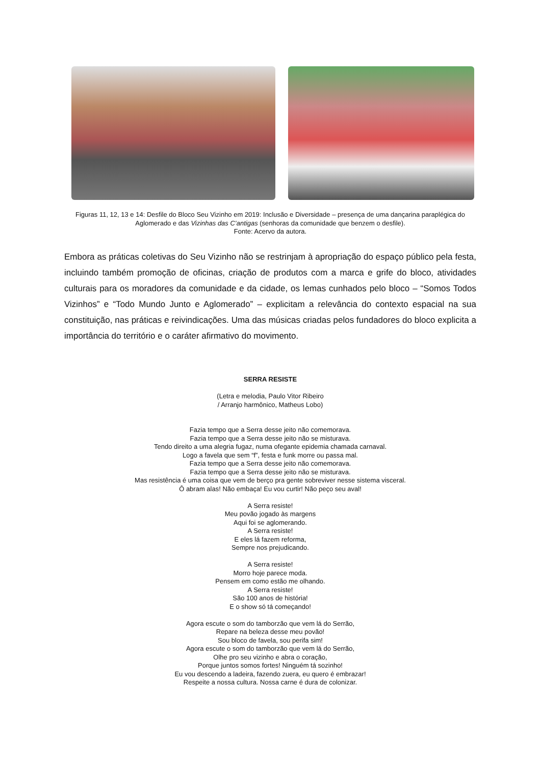Figuras 11, 12, 13 e 14: Desfile do Bloco Seu Vizinho em 2019: Inclusão e Diversidade – presença de uma dançarina paraplégica do Aglomerado e das Vizinhas das C’antigas (senhoras da comunidade que benzem o desfile).
Fonte: Acervo da autora.
Embora as práticas coletivas do Seu Vizinho não se restrinjam à apropriação do espaço público pela festa, incluindo também promoção de oficinas, criação de produtos com a marca e grife do bloco, atividades culturais para os moradores da comunidade e da cidade, os lemas cunhados pelo bloco – “Somos Todos Vizinhos” e “Todo Mundo Junto e Aglomerado” – explicitam a relevância do contexto espacial na sua constituição, nas práticas e reivindicações. Uma das músicas criadas pelos fundadores do bloco explicita a importância do território e o caráter afirmativo do movimento.
SERRA RESISTE
(Letra e melodia, Paulo Vitor Ribeiro
/ Arranjo harmônico, Matheus Lobo)
Fazia tempo que a Serra desse jeito não comemorava.
Fazia tempo que a Serra desse jeito não se misturava.
Tendo direito a uma alegria fugaz, numa ofegante epidemia chamada carnaval.
Logo a favela que sem “f”, festa e funk morre ou passa mal.
Fazia tempo que a Serra desse jeito não comemorava.
Fazia tempo que a Serra desse jeito não se misturava.
Mas resistência é uma coisa que vem de berço pra gente sobreviver nesse sistema visceral.
Ô abram alas! Não embaça! Eu vou curtir! Não peço seu aval!
A Serra resiste!
Meu povão jogado às margens
Aqui foi se aglomerando.
A Serra resiste!
E eles lá fazem reforma,
Sempre nos prejudicando.
A Serra resiste!
Morro hoje parece moda.
Pensem em como estão me olhando.
A Serra resiste!
São 100 anos de história!
E o show só tá começando!
Agora escute o som do tamborzão que vem lá do Serrão,
Repare na beleza desse meu povão!
Sou bloco de favela, sou perifa sim!
Agora escute o som do tamborzão que vem lá do Serrão,
Olhe pro seu vizinho e abra o coração,
Porque juntos somos fortes! Ninguém tá sozinho!
Eu vou descendo a ladeira, fazendo zuera, eu quero é embrazar!
Respeite a nossa cultura. Nossa carne é dura de colonizar.